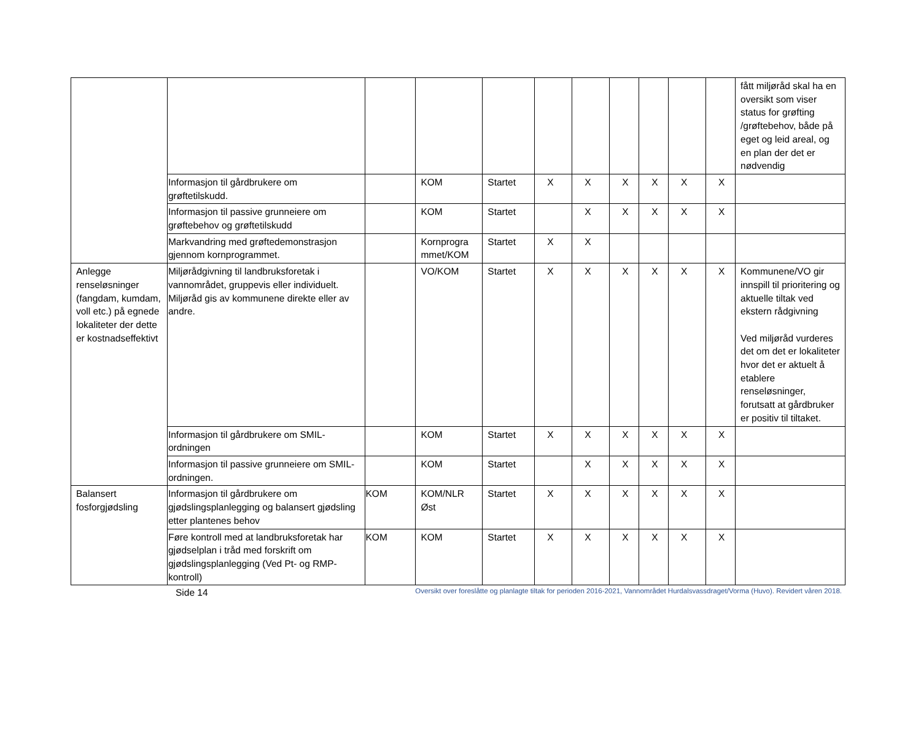| | | | | | | | | | | | fått miljøråd skal ha en oversikt som viser status for grøfting /grøftebehov, både på eget og leid areal, og en plan der det er nødvendig |
| | Informasjon til gårdbrukere om grøftetilskudd. | | KOM | Startet | X | X | X | X | X | X | |
| | Informasjon til passive grunneiere om grøftebehov og grøftetilskudd | | KOM | Startet | | X | X | X | X | X | |
| | Markvandring med grøftedemonstrasjon gjennom kornprogrammet. | | Kornprogra mmet/KOM | Startet | X | X | | | | | |
| Anlegge renseløsninger (fangdam, kumdam, voll etc.) på egnede lokaliteter der dette er kostnadseffektivt | Miljørådgivning til landbruksforetak i vannområdet, gruppevis eller individuelt. Miljøråd gis av kommunene direkte eller av andre. | | VO/KOM | Startet | X | X | X | X | X | X | Kommunene/VO gir innspill til prioritering og aktuelle tiltak ved ekstern rådgivning Ved miljøråd vurderes det om det er lokaliteter hvor det er aktuelt å etablere renseløsninger, forutsatt at gårdbruker er positiv til tiltaket. |
| | Informasjon til gårdbrukere om SMIL-ordningen | | KOM | Startet | X | X | X | X | X | X | |
| | Informasjon til passive grunneiere om SMIL-ordningen. | | KOM | Startet | | X | X | X | X | X | |
| Balansert fosforgjødsling | Informasjon til gårdbrukere om gjødslingsplanlegging og balansert gjødsling etter plantenes behov | KOM | KOM/NLR Øst | Startet | X | X | X | X | X | X | |
| | Føre kontroll med at landbruksforetak har gjødselplan i tråd med forskrift om gjødslingsplanlegging (Ved Pt- og RMP-kontroll) | KOM | KOM | Startet | X | X | X | X | X | X | |
Side 14 Oversikt over foreslåtte og planlagte tiltak for perioden 2016-2021, Vannområdet Hurdalsvassdraget/Vorma (Huvo). Revidert våren 2018.